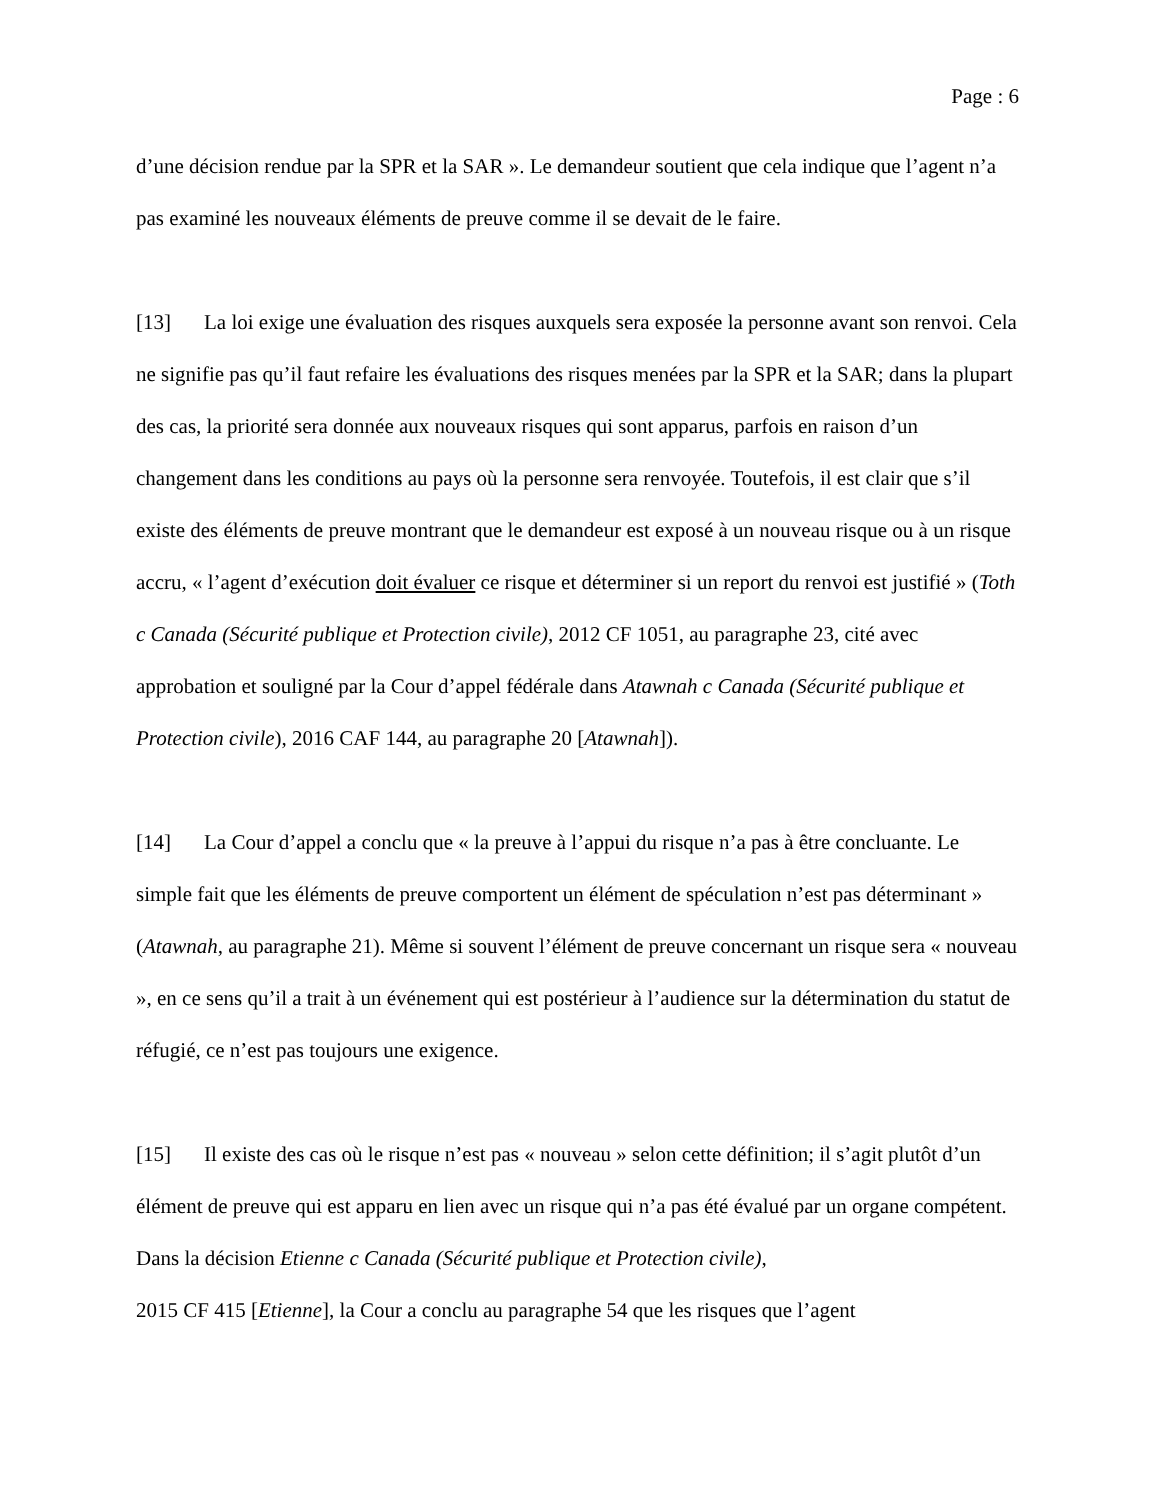Page : 6
d’une décision rendue par la SPR et la SAR ». Le demandeur soutient que cela indique que l’agent n’a pas examiné les nouveaux éléments de preuve comme il se devait de le faire.
[13] La loi exige une évaluation des risques auxquels sera exposée la personne avant son renvoi. Cela ne signifie pas qu’il faut refaire les évaluations des risques menées par la SPR et la SAR; dans la plupart des cas, la priorité sera donnée aux nouveaux risques qui sont apparus, parfois en raison d’un changement dans les conditions au pays où la personne sera renvoyée. Toutefois, il est clair que s’il existe des éléments de preuve montrant que le demandeur est exposé à un nouveau risque ou à un risque accru, « l’agent d’exécution doit évaluer ce risque et déterminer si un report du renvoi est justifié » (Toth c Canada (Sécurité publique et Protection civile), 2012 CF 1051, au paragraphe 23, cité avec approbation et souligné par la Cour d’appel fédérale dans Atawnah c Canada (Sécurité publique et Protection civile), 2016 CAF 144, au paragraphe 20 [Atawnah]).
[14] La Cour d’appel a conclu que « la preuve à l’appui du risque n’a pas à être concluante. Le simple fait que les éléments de preuve comportent un élément de spéculation n’est pas déterminant » (Atawnah, au paragraphe 21). Même si souvent l’élément de preuve concernant un risque sera « nouveau », en ce sens qu’il a trait à un événement qui est postérieur à l’audience sur la détermination du statut de réfugié, ce n’est pas toujours une exigence.
[15] Il existe des cas où le risque n’est pas « nouveau » selon cette définition; il s’agit plutôt d’un élément de preuve qui est apparu en lien avec un risque qui n’a pas été évalué par un organe compétent. Dans la décision Etienne c Canada (Sécurité publique et Protection civile),
2015 CF 415 [Etienne], la Cour a conclu au paragraphe 54 que les risques que l’agent